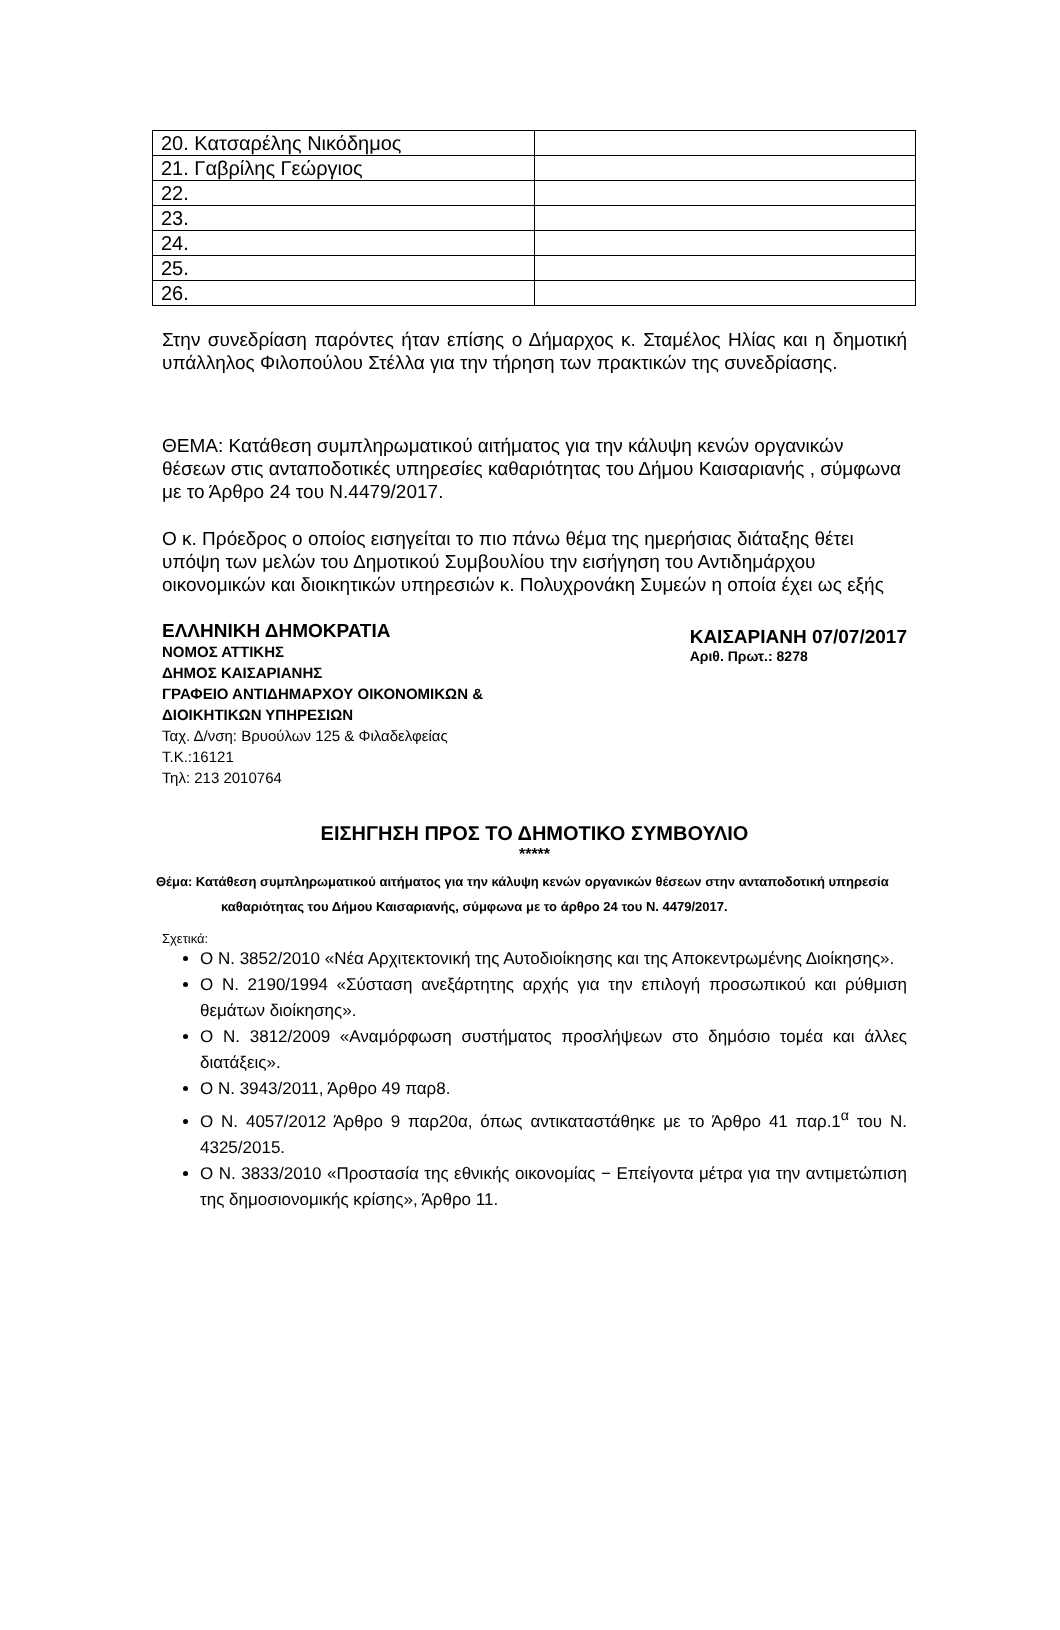| 20. Κατσαρέλης Νικόδημος | |
| 21. Γαβρίλης Γεώργιος | |
| 22. | |
| 23. | |
| 24. | |
| 25. | |
| 26. | |
Στην συνεδρίαση παρόντες ήταν επίσης ο Δήμαρχος κ. Σταμέλος Ηλίας και η δημοτική υπάλληλος Φιλοπούλου Στέλλα για την τήρηση των πρακτικών της συνεδρίασης.
ΘΕΜΑ: Κατάθεση συμπληρωματικού αιτήματος για την κάλυψη κενών οργανικών θέσεων στις ανταποδοτικές υπηρεσίες καθαριότητας του Δήμου Καισαριανής , σύμφωνα με το Άρθρο 24 του Ν.4479/2017.
Ο κ. Πρόεδρος ο οποίος εισηγείται το πιο πάνω θέμα της ημερήσιας διάταξης θέτει υπόψη των μελών του Δημοτικού Συμβουλίου την εισήγηση του Αντιδημάρχου οικονομικών και διοικητικών υπηρεσιών κ. Πολυχρονάκη Συμεών η οποία έχει ως εξής
ΕΛΛΗΝΙΚΗ ΔΗΜΟΚΡΑΤΙΑ
ΝΟΜΟΣ ΑΤΤΙΚΗΣ
ΔΗΜΟΣ ΚΑΙΣΑΡΙΑΝΗΣ
ΓΡΑΦΕΙΟ ΑΝΤΙΔΗΜΑΡΧΟΥ ΟΙΚΟΝΟΜΙΚΩΝ &
ΔΙΟΙΚΗΤΙΚΩΝ ΥΠΗΡΕΣΙΩΝ
Ταχ. Δ/νση: Βρυούλων 125 & Φιλαδελφείας
Τ.Κ.:16121
Τηλ: 213 2010764
ΚΑΙΣΑΡΙΑΝΗ 07/07/2017
Αριθ. Πρωτ.: 8278
ΕΙΣΗΓΗΣΗ ΠΡΟΣ ΤΟ ΔΗΜΟΤΙΚΟ ΣΥΜΒΟΥΛΙΟ
*****
Θέμα: Κατάθεση συμπληρωματικού αιτήματος για την κάλυψη κενών οργανικών θέσεων στην ανταποδοτική υπηρεσία καθαριότητας του Δήμου Καισαριανής, σύμφωνα με το άρθρο 24 του Ν. 4479/2017.
Σχετικά:
Ο Ν. 3852/2010 «Νέα Αρχιτεκτονική της Αυτοδιοίκησης και της Αποκεντρωμένης Διοίκησης».
Ο Ν. 2190/1994 «Σύσταση ανεξάρτητης αρχής για την επιλογή προσωπικού και ρύθμιση θεμάτων διοίκησης».
Ο Ν. 3812/2009 «Αναμόρφωση συστήματος προσλήψεων στο δημόσιο τομέα και άλλες διατάξεις».
Ο Ν. 3943/2011, Άρθρο 49 παρ8.
Ο Ν. 4057/2012 Άρθρο 9 παρ20α, όπως αντικαταστάθηκε με το Άρθρο 41 παρ.1<sup>α</sup> του Ν. 4325/2015.
Ο Ν. 3833/2010 «Προστασία της εθνικής οικονομίας − Επείγοντα μέτρα για την αντιμετώπιση της δημοσιονομικής κρίσης», Άρθρο 11.